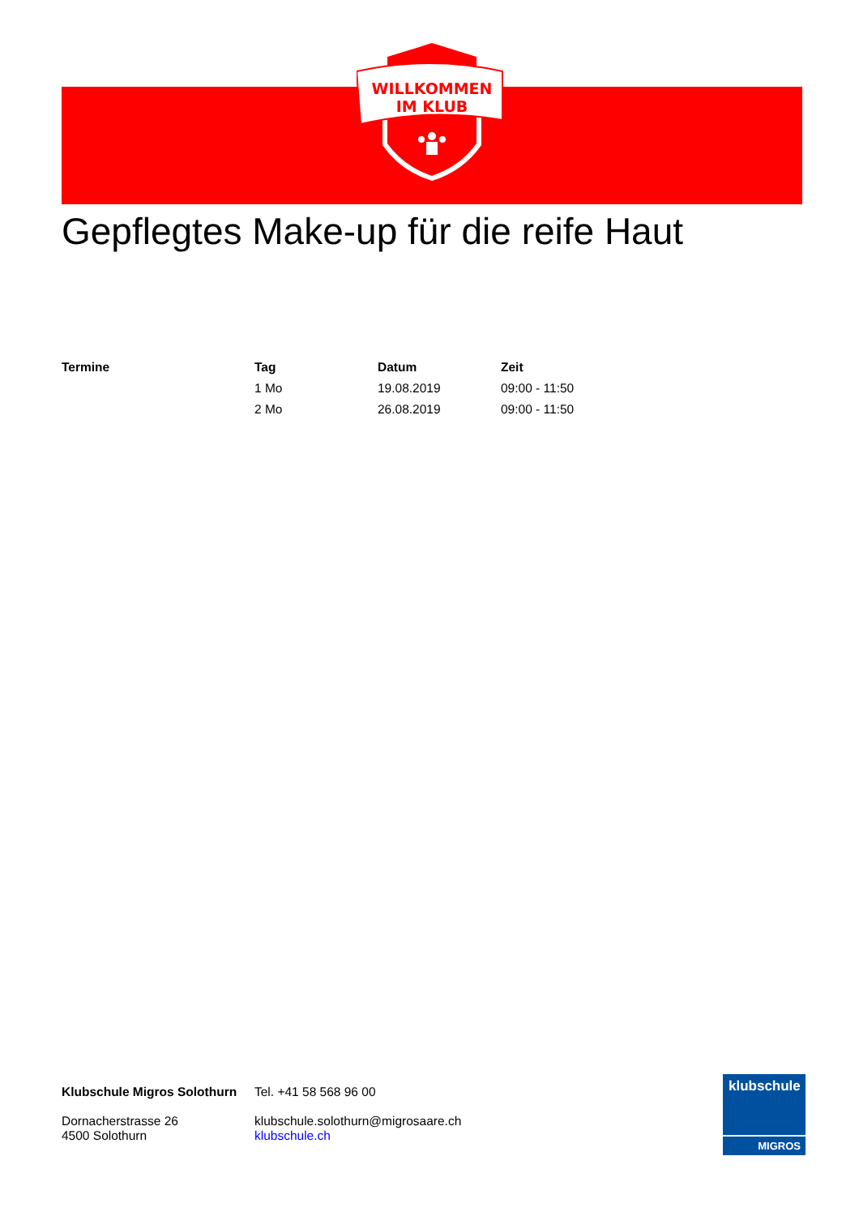WILLKOMMEN
IM KLUB
Gepflegtes Make-up für die reife Haut
| Termine | Tag | Datum | Zeit |
| --- | --- | --- | --- |
| | 1 Mo | 19.08.2019 | 09:00 - 11:50 |
| | 2 Mo | 26.08.2019 | 09:00 - 11:50 |
Klubschule Migros Solothurn
Dornacherstrasse 26
4500 Solothurn
Tel. +41 58 568 96 00
klubschule.solothurn@migrosaare.ch
klubschule.ch
klubschule
MIGROS